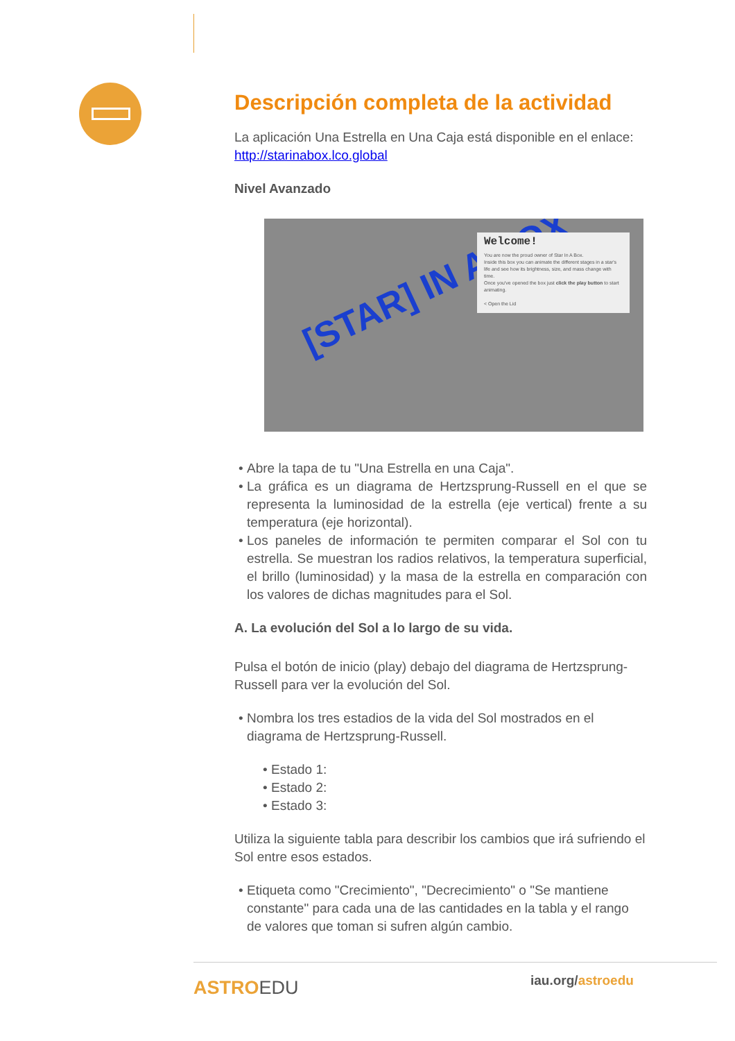Descripción completa de la actividad
La aplicación Una Estrella en Una Caja está disponible en el enlace: http://starinabox.lco.global
Nivel Avanzado
[STAR] IN A BOX
Welcome!
You are now the proud owner of Star In A Box.
Inside this box you can animate the different stages in a star's life and see how its brightness, size, and mass change with time.
Once you've opened the box just click the play button to start animating.
< Open the Lid
Abre la tapa de tu "Una Estrella en una Caja".
La gráfica es un diagrama de Hertzsprung-Russell en el que se representa la luminosidad de la estrella (eje vertical) frente a su temperatura (eje horizontal).
Los paneles de información te permiten comparar el Sol con tu estrella. Se muestran los radios relativos, la temperatura superficial, el brillo (luminosidad) y la masa de la estrella en comparación con los valores de dichas magnitudes para el Sol.
A. La evolución del Sol a lo largo de su vida.
Pulsa el botón de inicio (play) debajo del diagrama de Hertzsprung-Russell para ver la evolución del Sol.
Nombra los tres estadios de la vida del Sol mostrados en el diagrama de Hertzsprung-Russell.
Estado 1:
Estado 2:
Estado 3:
Utiliza la siguiente tabla para describir los cambios que irá sufriendo el Sol entre esos estados.
Etiqueta como "Crecimiento", "Decrecimiento" o "Se mantiene constante" para cada una de las cantidades en la tabla y el rango de valores que toman si sufren algún cambio.
ASTROEDU iau.org/astroedu